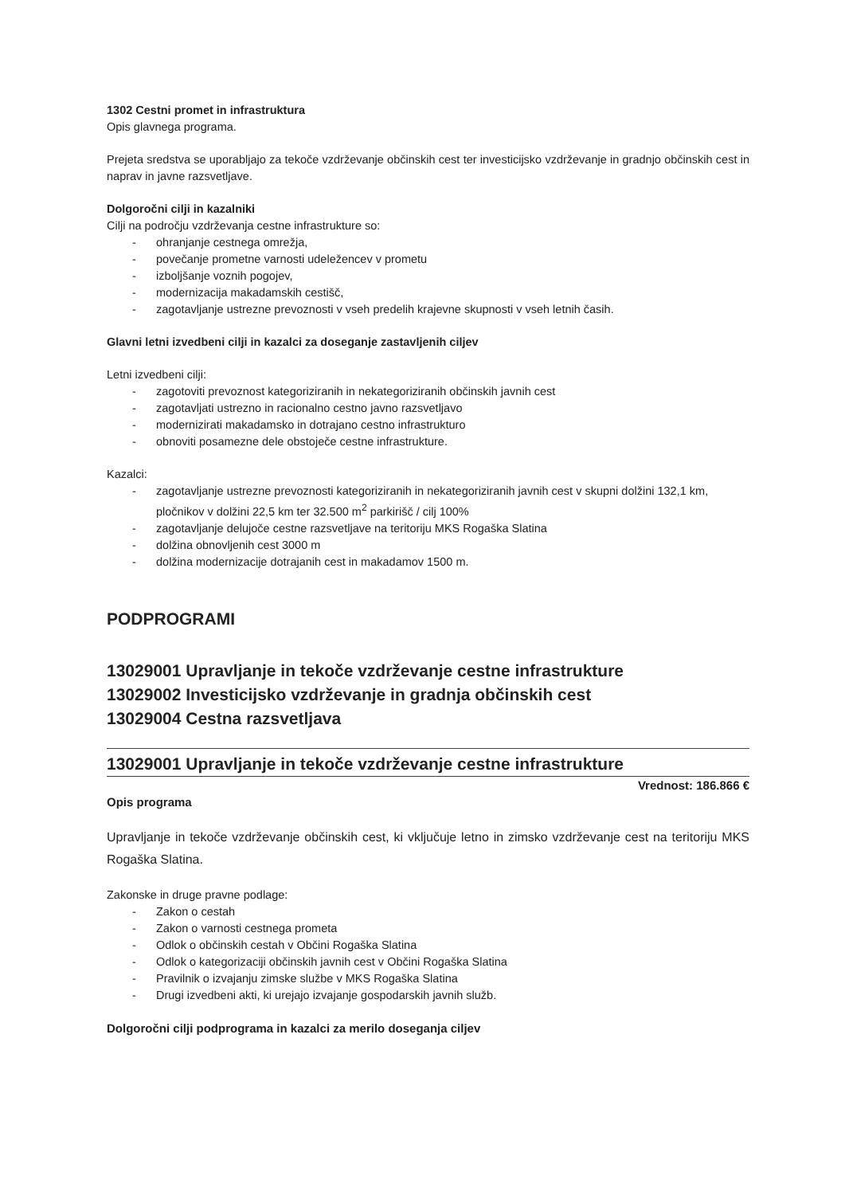1302 Cestni promet in infrastruktura
Opis glavnega programa.
Prejeta sredstva se uporabljajo za tekoče vzdrževanje občinskih cest ter investicijsko vzdrževanje in gradnjo občinskih cest in naprav in javne razsvetljave.
Dolgoročni cilji in kazalniki
Cilji na področju vzdrževanja cestne infrastrukture so:
ohranjanje cestnega omrežja,
povečanje prometne varnosti udeležencev v prometu
izboljšanje voznih pogojev,
modernizacija makadamskih cestišč,
zagotavljanje ustrezne prevoznosti v vseh predelih krajevne skupnosti v vseh letnih časih.
Glavni letni izvedbeni cilji in kazalci za doseganje zastavljenih ciljev
Letni izvedbeni cilji:
zagotoviti prevoznost kategoriziranih in nekategoriziranih občinskih javnih cest
zagotavljati ustrezno in racionalno cestno javno razsvetljavo
modernizirati makadamsko in dotrajano cestno infrastrukturo
obnoviti posamezne dele obstoječe cestne infrastrukture.
Kazalci:
zagotavljanje ustrezne prevoznosti kategoriziranih in nekategoriziranih javnih cest v skupni dolžini 132,1 km, pločnikov v dolžini 22,5 km ter 32.500 m<sup>2</sup> parkirišč / cilj 100%
zagotavljanje delujoče cestne razsvetljave na teritoriju MKS Rogaška Slatina
dolžina obnovljenih cest 3000 m
dolžina modernizacije dotrajanih cest in makadamov 1500 m.
PODPROGRAMI
13029001 Upravljanje in tekoče vzdrževanje cestne infrastrukture
13029002 Investicijsko vzdrževanje in gradnja občinskih cest
13029004 Cestna razsvetljava
13029001 Upravljanje in tekoče vzdrževanje cestne infrastrukture
Vrednost: 186.866 €
Opis programa
Upravljanje in tekoče vzdrževanje občinskih cest, ki vključuje letno in zimsko vzdrževanje cest na teritoriju MKS Rogaška Slatina.
Zakonske in druge pravne podlage:
Zakon o cestah
Zakon o varnosti cestnega prometa
Odlok o občinskih cestah v Občini Rogaška Slatina
Odlok o kategorizaciji občinskih javnih cest v Občini Rogaška Slatina
Pravilnik o izvajanju zimske službe v MKS Rogaška Slatina
Drugi izvedbeni akti, ki urejajo izvajanje gospodarskih javnih služb.
Dolgoročni cilji podprograma in kazalci za merilo doseganja ciljev